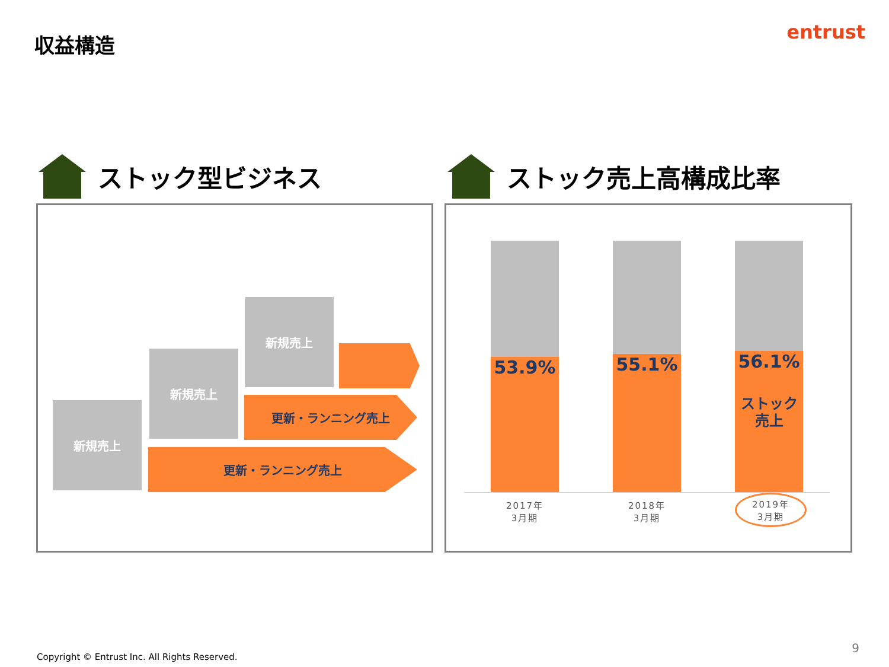収益構造 entrust
ストック型ビジネス ストック売上高構成比率
新規売上
新規売上
更新・ランニング売上
新規売上
更新・ランニング売上
53.9% 55.1%
56.1%
ストック
売上
2017年
3月期
2018年
3月期
2019年
3月期
Copyright © Entrust Inc. All Rights Reserved.
9